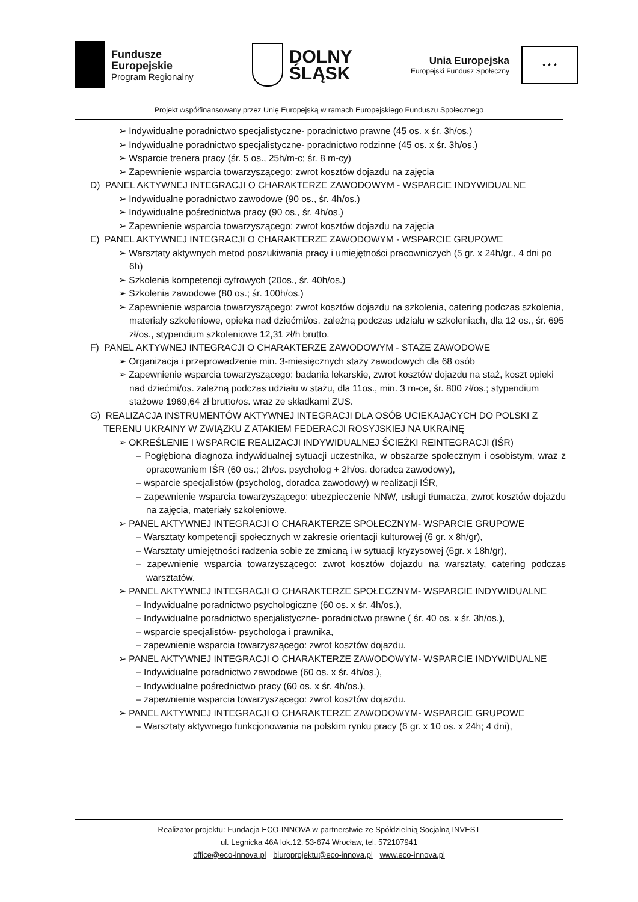Fundusze
Europejskie
Program Regionalny
DOLNY
ŚLĄSK
Unia Europejska
Europejski Fundusz Społeczny
★ ★ ★
Projekt współfinansowany przez Unię Europejską w ramach Europejskiego Funduszu Społecznego
➢ Indywidualne poradnictwo specjalistyczne- poradnictwo prawne (45 os. x śr. 3h/os.)
➢ Indywidualne poradnictwo specjalistyczne- poradnictwo rodzinne (45 os. x śr. 3h/os.)
➢ Wsparcie trenera pracy (śr. 5 os., 25h/m-c; śr. 8 m-cy)
➢ Zapewnienie wsparcia towarzyszącego: zwrot kosztów dojazdu na zajęcia
D) PANEL AKTYWNEJ INTEGRACJI O CHARAKTERZE ZAWODOWYM - WSPARCIE INDYWIDUALNE
➢ Indywidualne poradnictwo zawodowe (90 os., śr. 4h/os.)
➢ Indywidualne pośrednictwa pracy (90 os., śr. 4h/os.)
➢ Zapewnienie wsparcia towarzyszącego: zwrot kosztów dojazdu na zajęcia
E) PANEL AKTYWNEJ INTEGRACJI O CHARAKTERZE ZAWODOWYM - WSPARCIE GRUPOWE
➢ Warsztaty aktywnych metod poszukiwania pracy i umiejętności pracowniczych (5 gr. x 24h/gr., 4 dni po 6h)
➢ Szkolenia kompetencji cyfrowych (20os., śr. 40h/os.)
➢ Szkolenia zawodowe (80 os.; śr. 100h/os.)
➢ Zapewnienie wsparcia towarzyszącego: zwrot kosztów dojazdu na szkolenia, catering podczas szkolenia, materiały szkoleniowe, opieka nad dziećmi/os. zależną podczas udziału w szkoleniach, dla 12 os., śr. 695 zł/os., stypendium szkoleniowe 12,31 zł/h brutto.
F) PANEL AKTYWNEJ INTEGRACJI O CHARAKTERZE ZAWODOWYM - STAŻE ZAWODOWE
➢ Organizacja i przeprowadzenie min. 3-miesięcznych staży zawodowych dla 68 osób
➢ Zapewnienie wsparcia towarzyszącego: badania lekarskie, zwrot kosztów dojazdu na staż, koszt opieki nad dziećmi/os. zależną podczas udziału w stażu, dla 11os., min. 3 m-ce, śr. 800 zł/os.; stypendium stażowe 1969,64 zł brutto/os. wraz ze składkami ZUS.
G) REALIZACJA INSTRUMENTÓW AKTYWNEJ INTEGRACJI DLA OSÓB UCIEKAJĄCYCH DO POLSKI Z TERENU UKRAINY W ZWIĄZKU Z ATAKIEM FEDERACJI ROSYJSKIEJ NA UKRAINĘ
➢ OKREŚLENIE I WSPARCIE REALIZACJI INDYWIDUALNEJ ŚCIEŻKI REINTEGRACJI (IŚR)
– Pogłębiona diagnoza indywidualnej sytuacji uczestnika, w obszarze społecznym i osobistym, wraz z opracowaniem IŚR (60 os.; 2h/os. psycholog + 2h/os. doradca zawodowy),
– wsparcie specjalistów (psycholog, doradca zawodowy) w realizacji IŚR,
– zapewnienie wsparcia towarzyszącego: ubezpieczenie NNW, usługi tłumacza, zwrot kosztów dojazdu na zajęcia, materiały szkoleniowe.
➢ PANEL AKTYWNEJ INTEGRACJI O CHARAKTERZE SPOŁECZNYM- WSPARCIE GRUPOWE
– Warsztaty kompetencji społecznych w zakresie orientacji kulturowej (6 gr. x 8h/gr),
– Warsztaty umiejętności radzenia sobie ze zmianą i w sytuacji kryzysowej (6gr. x 18h/gr),
– zapewnienie wsparcia towarzyszącego: zwrot kosztów dojazdu na warsztaty, catering podczas warsztatów.
➢ PANEL AKTYWNEJ INTEGRACJI O CHARAKTERZE SPOŁECZNYM- WSPARCIE INDYWIDUALNE
– Indywidualne poradnictwo psychologiczne (60 os. x śr. 4h/os.),
– Indywidualne poradnictwo specjalistyczne- poradnictwo prawne ( śr. 40 os. x śr. 3h/os.),
– wsparcie specjalistów- psychologa i prawnika,
– zapewnienie wsparcia towarzyszącego: zwrot kosztów dojazdu.
➢ PANEL AKTYWNEJ INTEGRACJI O CHARAKTERZE ZAWODOWYM- WSPARCIE INDYWIDUALNE
– Indywidualne poradnictwo zawodowe (60 os. x śr. 4h/os.),
– Indywidualne pośrednictwo pracy (60 os. x śr. 4h/os.),
– zapewnienie wsparcia towarzyszącego: zwrot kosztów dojazdu.
➢ PANEL AKTYWNEJ INTEGRACJI O CHARAKTERZE ZAWODOWYM- WSPARCIE GRUPOWE
– Warsztaty aktywnego funkcjonowania na polskim rynku pracy (6 gr. x 10 os. x 24h; 4 dni),
Realizator projektu: Fundacja ECO-INNOVA w partnerstwie ze Spółdzielnią Socjalną INVEST
ul. Legnicka 46A lok.12, 53-674 Wrocław, tel. 572107941
office@eco-innova.pl biuroprojektu@eco-innova.pl www.eco-innova.pl